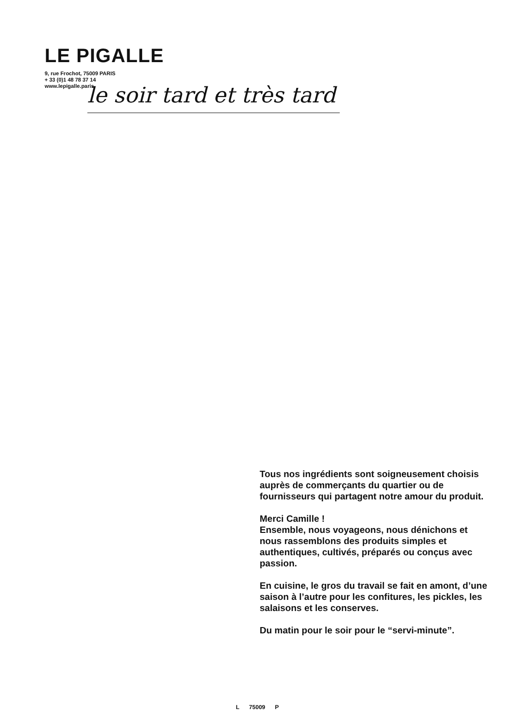LE PIGALLE
9, rue Frochot, 75009 PARIS
+ 33 (0)1 48 78 37 14
www.lepigalle.paris
le soir tard et très tard
Tous nos ingrédients sont soigneusement choisis auprès de commerçants du quartier ou de fournisseurs qui partagent notre amour du produit.
Merci Camille !
Ensemble, nous voyageons, nous dénichons et nous rassemblons des produits simples et authentiques, cultivés, préparés ou conçus avec passion.
En cuisine, le gros du travail se fait en amont, d’une saison à l’autre pour les confitures, les pickles, les salaisons et les conserves.
Du matin pour le soir pour le “servi-minute”.
L 75009 P